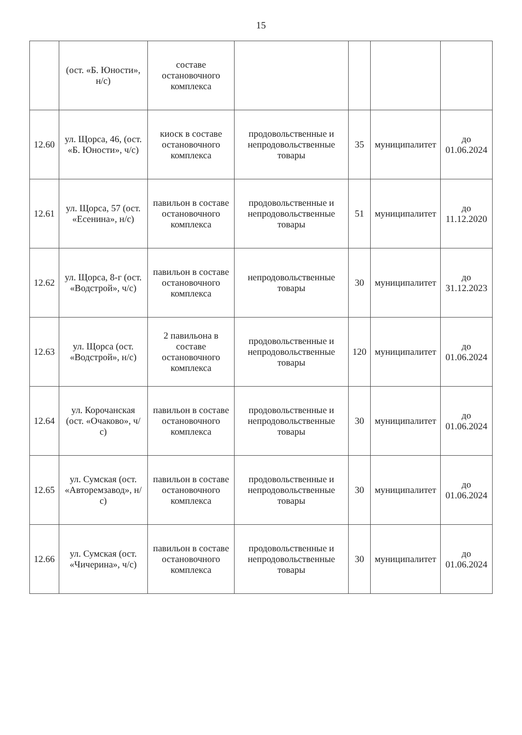15
| | (ост. «Б. Юности», н/с) | составе остановочного комплекса | | | | |
| 12.60 | ул. Щорса, 46, (ост. «Б. Юности», ч/с) | киоск в составе остановочного комплекса | продовольственные и непродовольственные товары | 35 | муниципалитет | до 01.06.2024 |
| 12.61 | ул. Щорса, 57 (ост. «Есенина», н/с) | павильон в составе остановочного комплекса | продовольственные и непродовольственные товары | 51 | муниципалитет | до 11.12.2020 |
| 12.62 | ул. Щорса, 8-г (ост. «Водстрой», ч/с) | павильон в составе остановочного комплекса | непродовольственные товары | 30 | муниципалитет | до 31.12.2023 |
| 12.63 | ул. Щорса (ост. «Водстрой», н/с) | 2 павильона в составе остановочного комплекса | продовольственные и непродовольственные товары | 120 | муниципалитет | до 01.06.2024 |
| 12.64 | ул. Корочанская (ост. «Очаково», ч/с) | павильон в составе остановочного комплекса | продовольственные и непродовольственные товары | 30 | муниципалитет | до 01.06.2024 |
| 12.65 | ул. Сумская (ост. «Авторемзавод», н/с) | павильон в составе остановочного комплекса | продовольственные и непродовольственные товары | 30 | муниципалитет | до 01.06.2024 |
| 12.66 | ул. Сумская (ост. «Чичерина», ч/с) | павильон в составе остановочного комплекса | продовольственные и непродовольственные товары | 30 | муниципалитет | до 01.06.2024 |